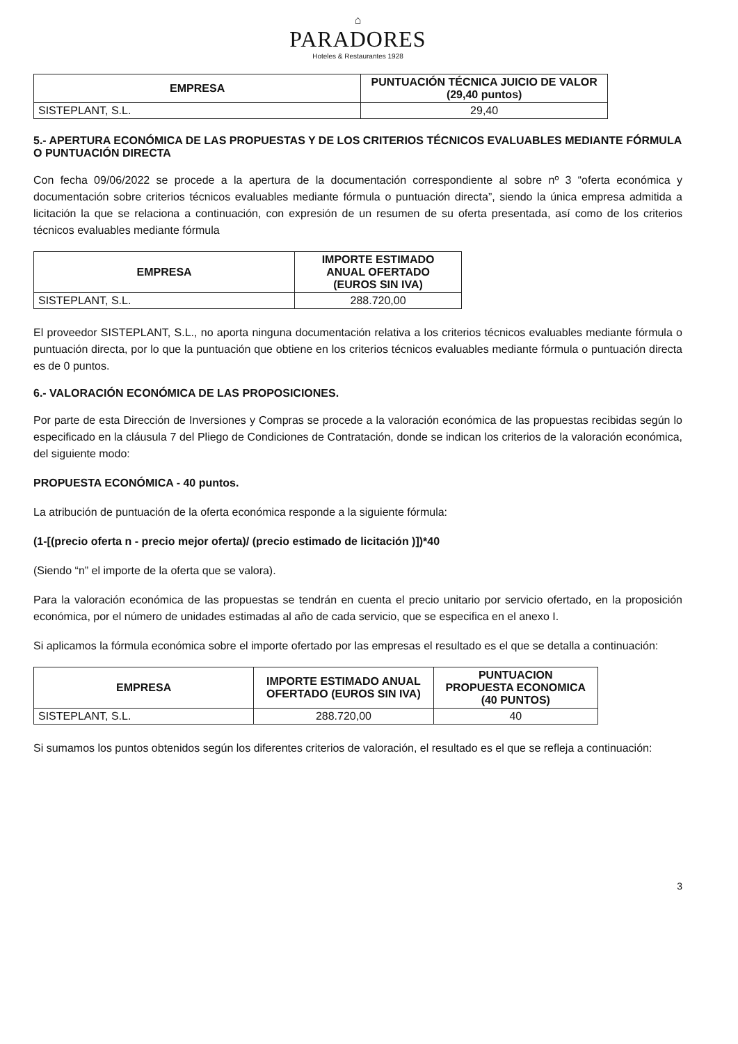⌂
PARADORES
Hoteles & Restaurantes 1928
| EMPRESA | PUNTUACIÓN TÉCNICA JUICIO DE VALOR (29,40 puntos) |
| --- | --- |
| SISTEPLANT, S.L. | 29,40 |
5.- APERTURA ECONÓMICA DE LAS PROPUESTAS Y DE LOS CRITERIOS TÉCNICOS EVALUABLES MEDIANTE FÓRMULA O PUNTUACIÓN DIRECTA
Con fecha 09/06/2022 se procede a la apertura de la documentación correspondiente al sobre nº 3 “oferta económica y documentación sobre criterios técnicos evaluables mediante fórmula o puntuación directa”, siendo la única empresa admitida a licitación la que se relaciona a continuación, con expresión de un resumen de su oferta presentada, así como de los criterios técnicos evaluables mediante fórmula
| EMPRESA | IMPORTE ESTIMADO ANUAL OFERTADO (EUROS SIN IVA) |
| --- | --- |
| SISTEPLANT, S.L. | 288.720,00 |
El proveedor SISTEPLANT, S.L., no aporta ninguna documentación relativa a los criterios técnicos evaluables mediante fórmula o puntuación directa, por lo que la puntuación que obtiene en los criterios técnicos evaluables mediante fórmula o puntuación directa es de 0 puntos.
6.- VALORACIÓN ECONÓMICA DE LAS PROPOSICIONES.
Por parte de esta Dirección de Inversiones y Compras se procede a la valoración económica de las propuestas recibidas según lo especificado en la cláusula 7 del Pliego de Condiciones de Contratación, donde se indican los criterios de la valoración económica, del siguiente modo:
PROPUESTA ECONÓMICA - 40 puntos.
La atribución de puntuación de la oferta económica responde a la siguiente fórmula:
(1-[(precio oferta n - precio mejor oferta)/ (precio estimado de licitación )])*40
(Siendo “n” el importe de la oferta que se valora).
Para la valoración económica de las propuestas se tendrán en cuenta el precio unitario por servicio ofertado, en la proposición económica, por el número de unidades estimadas al año de cada servicio, que se especifica en el anexo I.
Si aplicamos la fórmula económica sobre el importe ofertado por las empresas el resultado es el que se detalla a continuación:
| EMPRESA | IMPORTE ESTIMADO ANUAL OFERTADO (EUROS SIN IVA) | PUNTUACION PROPUESTA ECONOMICA (40 PUNTOS) |
| --- | --- | --- |
| SISTEPLANT, S.L. | 288.720,00 | 40 |
Si sumamos los puntos obtenidos según los diferentes criterios de valoración, el resultado es el que se refleja a continuación:
3